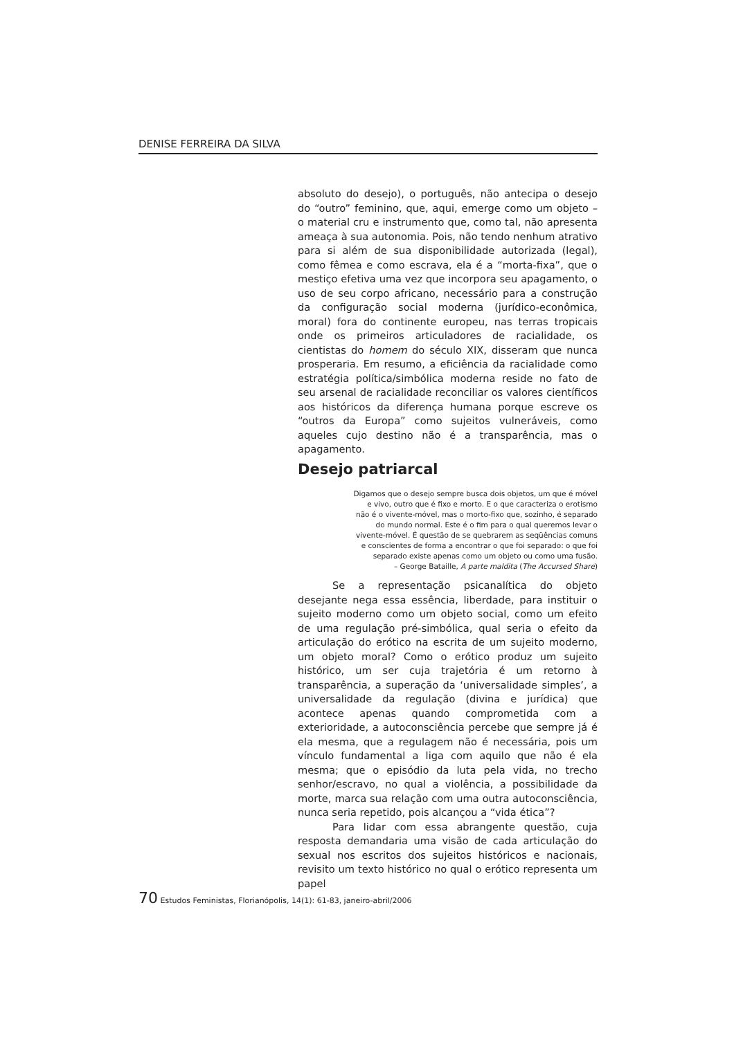DENISE FERREIRA DA SILVA
absoluto do desejo), o português, não antecipa o desejo do “outro” feminino, que, aqui, emerge como um objeto – o material cru e instrumento que, como tal, não apresenta ameaça à sua autonomia. Pois, não tendo nenhum atrativo para si além de sua disponibilidade autorizada (legal), como fêmea e como escrava, ela é a “morta-fixa”, que o mestiço efetiva uma vez que incorpora seu apagamento, o uso de seu corpo africano, necessário para a construção da configuração social moderna (jurídico-econômica, moral) fora do continente europeu, nas terras tropicais onde os primeiros articuladores de racialidade, os cientistas do homem do século XIX, disseram que nunca prosperaria. Em resumo, a eficiência da racialidade como estratégia política/simbólica moderna reside no fato de seu arsenal de racialidade reconciliar os valores científicos aos históricos da diferença humana porque escreve os “outros da Europa” como sujeitos vulneráveis, como aqueles cujo destino não é a transparência, mas o apagamento.
Desejo patriarcal
Digamos que o desejo sempre busca dois objetos, um que é móvel e vivo, outro que é fixo e morto. E o que caracteriza o erotismo não é o vivente-móvel, mas o morto-fixo que, sozinho, é separado do mundo normal. Este é o fim para o qual queremos levar o vivente-móvel. É questão de se quebrarem as seqüências comuns e conscientes de forma a encontrar o que foi separado: o que foi separado existe apenas como um objeto ou como uma fusão.
– George Bataille, A parte maldita (The Accursed Share)
Se a representação psicanalítica do objeto desejante nega essa essência, liberdade, para instituir o sujeito moderno como um objeto social, como um efeito de uma regulação pré-simbólica, qual seria o efeito da articulação do erótico na escrita de um sujeito moderno, um objeto moral? Como o erótico produz um sujeito histórico, um ser cuja trajetória é um retorno à transparência, a superação da ‘universalidade simples’, a universalidade da regulação (divina e jurídica) que acontece apenas quando comprometida com a exterioridade, a autoconsciência percebe que sempre já é ela mesma, que a regulagem não é necessária, pois um vínculo fundamental a liga com aquilo que não é ela mesma; que o episódio da luta pela vida, no trecho senhor/escravo, no qual a violência, a possibilidade da morte, marca sua relação com uma outra autoconsciência, nunca seria repetido, pois alcançou a “vida ética”?
Para lidar com essa abrangente questão, cuja resposta demandaria uma visão de cada articulação do sexual nos escritos dos sujeitos históricos e nacionais, revisito um texto histórico no qual o erótico representa um papel
70 Estudos Feministas, Florianópolis, 14(1): 61-83, janeiro-abril/2006